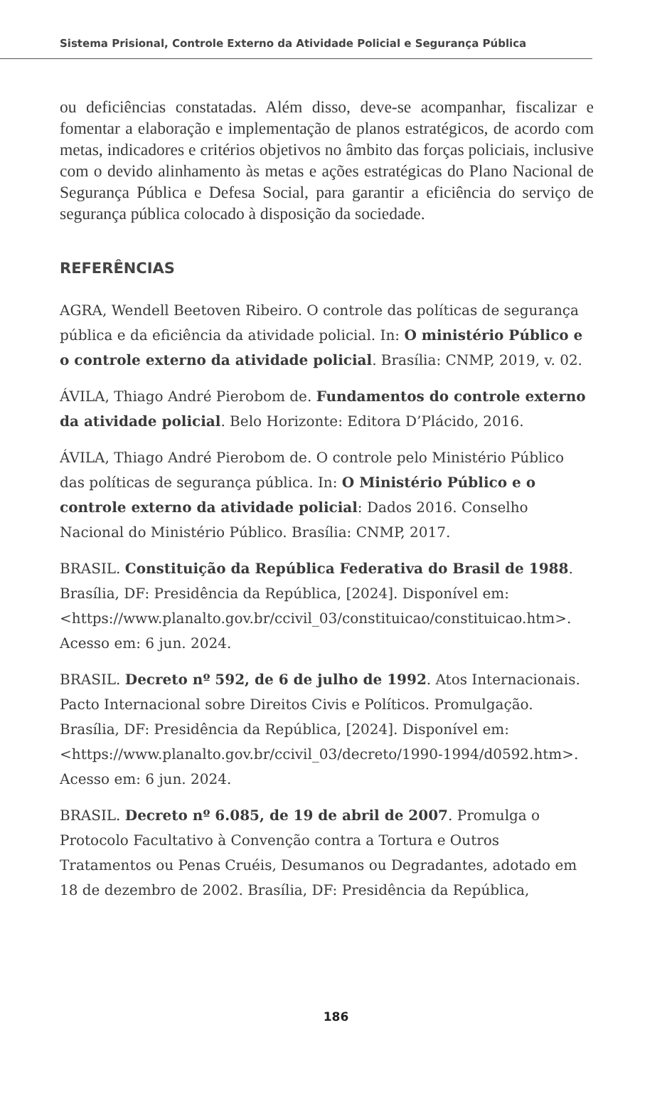Sistema Prisional, Controle Externo da Atividade Policial e Segurança Pública
ou deficiências constatadas. Além disso, deve-se acompanhar, fiscalizar e fomentar a elaboração e implementação de planos estratégicos, de acordo com metas, indicadores e critérios objetivos no âmbito das forças policiais, inclusive com o devido alinhamento às metas e ações estratégicas do Plano Nacional de Segurança Pública e Defesa Social, para garantir a eficiência do serviço de segurança pública colocado à disposição da sociedade.
REFERÊNCIAS
AGRA, Wendell Beetoven Ribeiro. O controle das políticas de segurança pública e da eficiência da atividade policial. In: O ministério Público e o controle externo da atividade policial. Brasília: CNMP, 2019, v. 02.
ÁVILA, Thiago André Pierobom de. Fundamentos do controle externo da atividade policial. Belo Horizonte: Editora D’Plácido, 2016.
ÁVILA, Thiago André Pierobom de. O controle pelo Ministério Público das políticas de segurança pública. In: O Ministério Público e o controle externo da atividade policial: Dados 2016. Conselho Nacional do Ministério Público. Brasília: CNMP, 2017.
BRASIL. Constituição da República Federativa do Brasil de 1988. Brasília, DF: Presidência da República, [2024]. Disponível em: <https://www.planalto.gov.br/ccivil_03/constituicao/constituicao.htm>. Acesso em: 6 jun. 2024.
BRASIL. Decreto nº 592, de 6 de julho de 1992. Atos Internacionais. Pacto Internacional sobre Direitos Civis e Políticos. Promulgação. Brasília, DF: Presidência da República, [2024]. Disponível em: <https://www.planalto.gov.br/ccivil_03/decreto/1990-1994/d0592.htm>. Acesso em: 6 jun. 2024.
BRASIL. Decreto nº 6.085, de 19 de abril de 2007. Promulga o Protocolo Facultativo à Convenção contra a Tortura e Outros Tratamentos ou Penas Cruéis, Desumanos ou Degradantes, adotado em 18 de dezembro de 2002. Brasília, DF: Presidência da República,
186